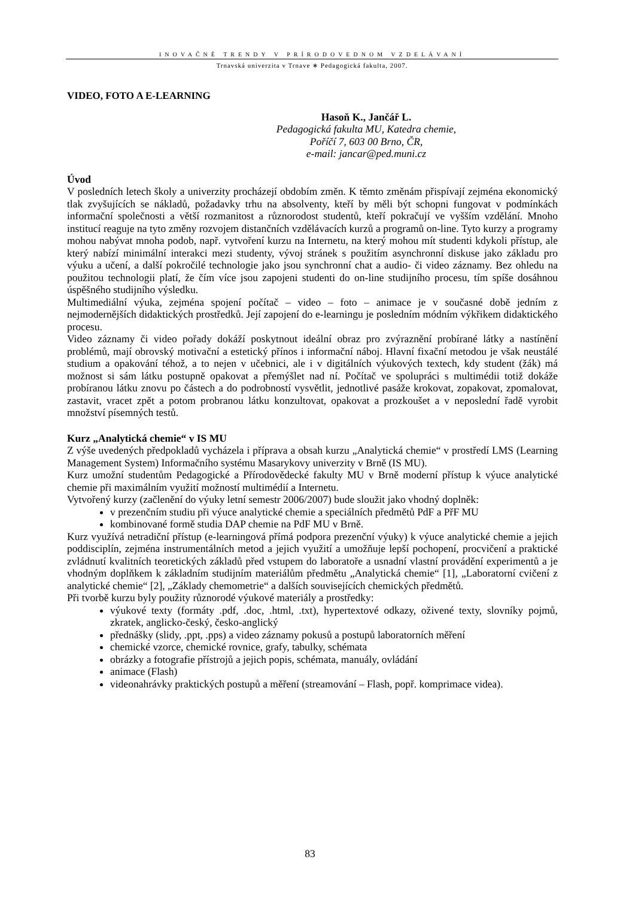INOVAČNÉ TRENDY V PRÍRODOVEDNOM VZDELÁVANÍ
Trnavská univerzita v Trnave ∗ Pedagogická fakulta, 2007.
VIDEO, FOTO A E-LEARNING
Hasoň K., Jančář L.
Pedagogická fakulta MU, Katedra chemie,
Poříčí 7, 603 00 Brno, ČR,
e-mail: jancar@ped.muni.cz
Úvod
V posledních letech školy a univerzity procházejí obdobím změn. K těmto změnám přispívají zejména ekonomický tlak zvyšujících se nákladů, požadavky trhu na absolventy, kteří by měli být schopni fungovat v podmínkách informační společnosti a větší rozmanitost a různorodost studentů, kteří pokračují ve vyšším vzdělání. Mnoho institucí reaguje na tyto změny rozvojem distančních vzdělávacích kurzů a programů on-line. Tyto kurzy a programy mohou nabývat mnoha podob, např. vytvoření kurzu na Internetu, na který mohou mít studenti kdykoli přístup, ale který nabízí minimální interakci mezi studenty, vývoj stránek s použitím asynchronní diskuse jako základu pro výuku a učení, a další pokročilé technologie jako jsou synchronní chat a audio- či video záznamy. Bez ohledu na použitou technologii platí, že čím více jsou zapojeni studenti do on-line studijního procesu, tím spíše dosáhnou úspěšného studijního výsledku.
Multimediální výuka, zejména spojení počítač – video – foto – animace je v současné době jedním z nejmodernějších didaktických prostředků. Její zapojení do e-learningu je posledním módním výkřikem didaktického procesu.
Video záznamy či video pořady dokáží poskytnout ideální obraz pro zvýraznění probírané látky a nastínění problémů, mají obrovský motivační a estetický přínos i informační náboj. Hlavní fixační metodou je však neustálé studium a opakování téhož, a to nejen v učebnici, ale i v digitálních výukových textech, kdy student (žák) má možnost si sám látku postupně opakovat a přemýšlet nad ní. Počítač ve spolupráci s multimédii totiž dokáže probíranou látku znovu po částech a do podrobností vysvětlit, jednotlivé pasáže krokovat, zopakovat, zpomalovat, zastavit, vracet zpět a potom probranou látku konzultovat, opakovat a prozkoušet a v neposlední řadě vyrobit množství písemných testů.
Kurz „Analytická chemie“ v IS MU
Z výše uvedených předpokladů vycházela i příprava a obsah kurzu „Analytická chemie“ v prostředí LMS (Learning Management System) Informačního systému Masarykovy univerzity v Brně (IS MU).
Kurz umožní studentům Pedagogické a Přírodovědecké fakulty MU v Brně moderní přístup k výuce analytické chemie při maximálním využití možností multimédií a Internetu.
Vytvořený kurzy (začlenění do výuky letní semestr 2006/2007) bude sloužit jako vhodný doplněk:
v prezenčním studiu při výuce analytické chemie a speciálních předmětů PdF a PřF MU
kombinované formě studia DAP chemie na PdF MU v Brně.
Kurz využívá netradiční přístup (e-learningová přímá podpora prezenční výuky) k výuce analytické chemie a jejich poddisciplín, zejména instrumentálních metod a jejich využití a umožňuje lepší pochopení, procvičení a praktické zvládnutí kvalitních teoretických základů před vstupem do laboratoře a usnadní vlastní provádění experimentů a je vhodným doplňkem k základním studijním materiálům předmětu „Analytická chemie“ [1], „Laboratorní cvičení z analytické chemie“ [2], „Základy chemometrie“ a dalších souvisejících chemických předmětů.
Při tvorbě kurzu byly použity různorodé výukové materiály a prostředky:
výukové texty (formáty .pdf, .doc, .html, .txt), hypertextové odkazy, oživené texty, slovníky pojmů, zkratek, anglicko-český, česko-anglický
přednášky (slidy, .ppt, .pps) a video záznamy pokusů a postupů laboratorních měření
chemické vzorce, chemické rovnice, grafy, tabulky, schémata
obrázky a fotografie přístrojů a jejich popis, schémata, manuály, ovládání
animace (Flash)
videonahrávky praktických postupů a měření (streamování – Flash, popř. komprimace videa).
83